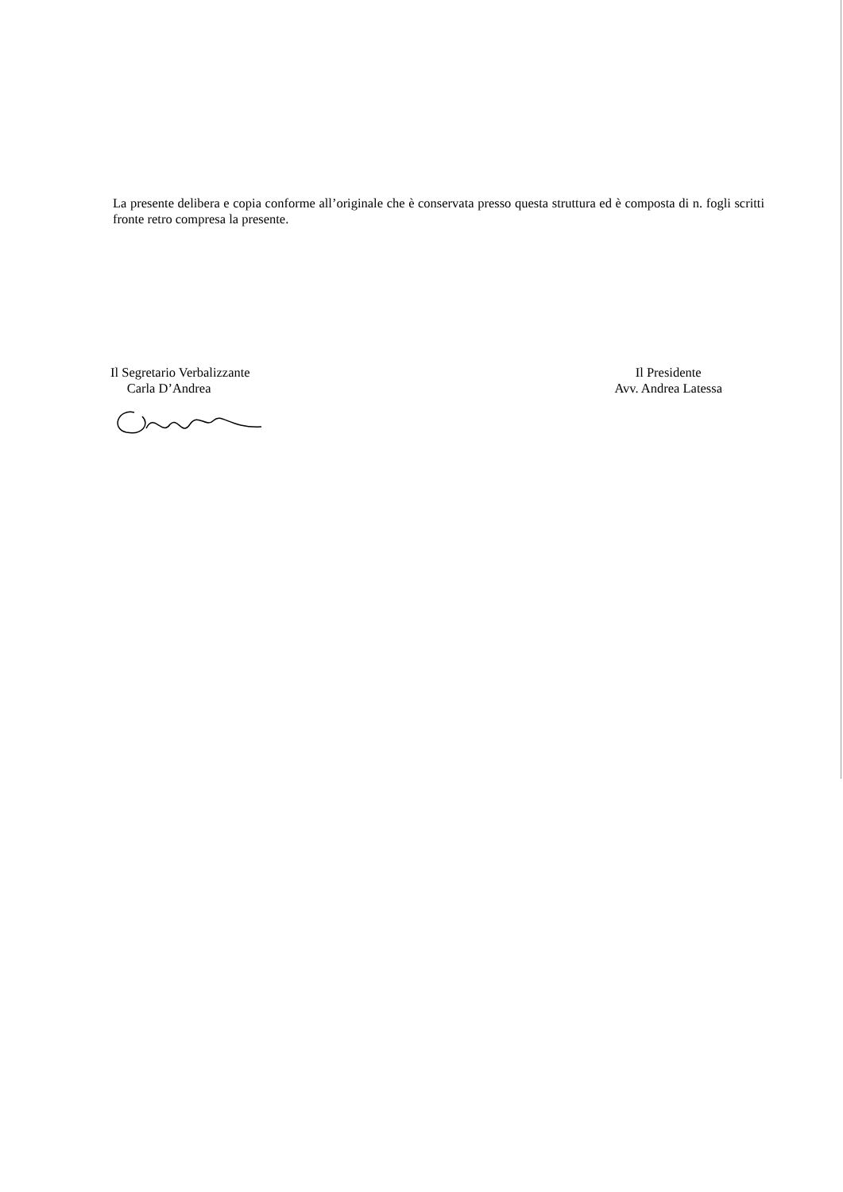La presente delibera e copia conforme all’originale che è conservata presso questa struttura ed è composta di n. fogli scritti fronte retro compresa la presente.
Il Segretario Verbalizzante
Carla D’Andrea
Il Presidente
Avv. Andrea Latessa